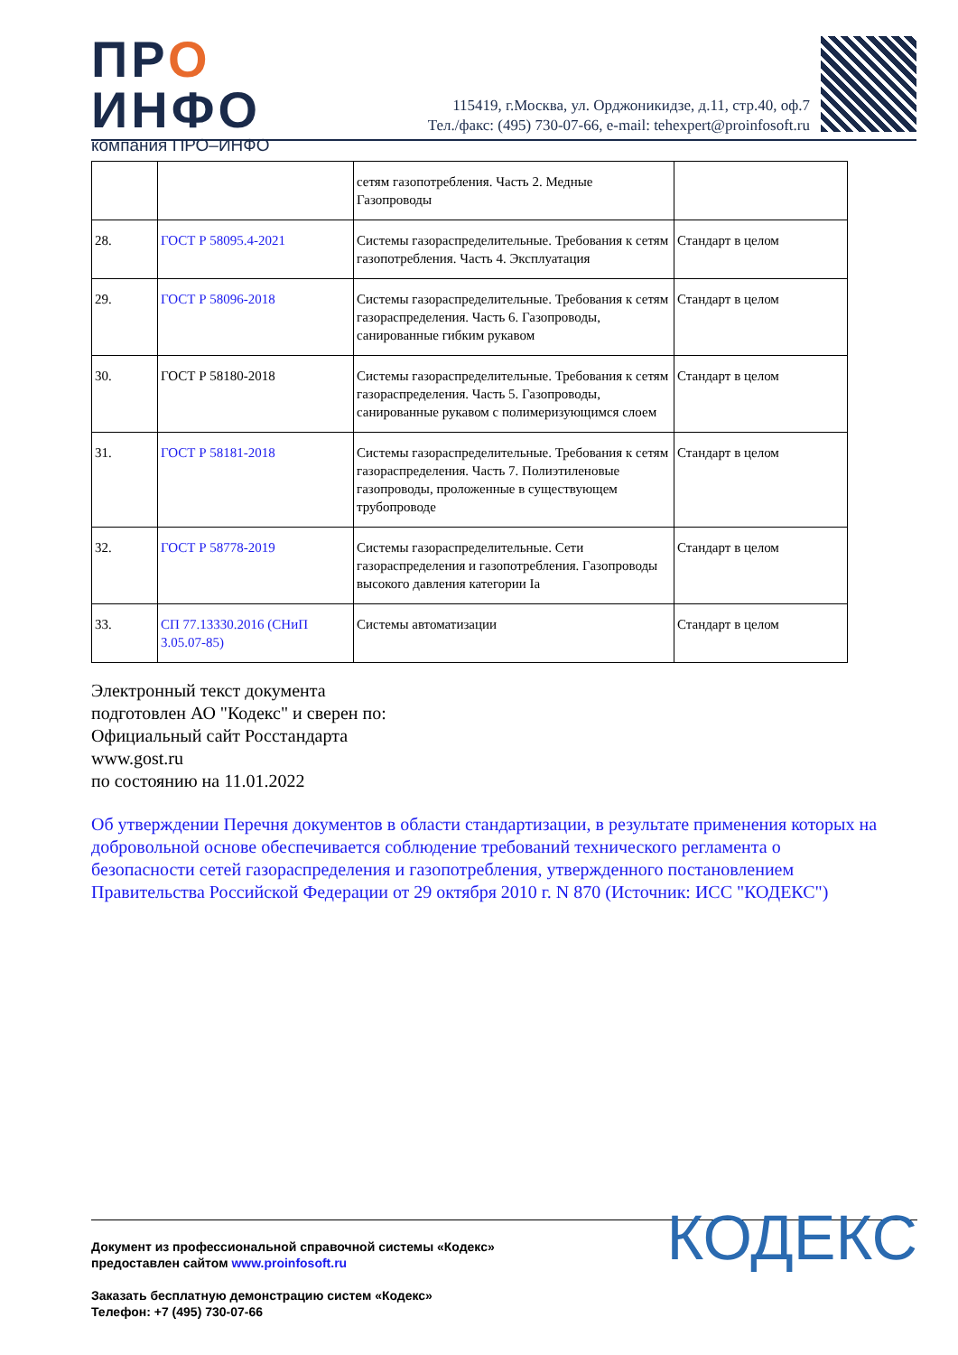ПРО
ИНФО
компания ПРО–ИНФО
115419, г.Москва, ул. Орджоникидзе, д.11, стр.40, оф.7
Тел./факс: (495) 730-07-66, e-mail: tehexpert@proinfosoft.ru
| | | сетям газопотребления. Часть 2. Медные Газопроводы | |
| 28. | ГОСТ Р 58095.4-2021 | Системы газораспределительные. Требования к сетям газопотребления. Часть 4. Эксплуатация | Стандарт в целом |
| 29. | ГОСТ Р 58096-2018 | Системы газораспределительные. Требования к сетям газораспределения. Часть 6. Газопроводы, санированные гибким рукавом | Стандарт в целом |
| 30. | ГОСТ Р 58180-2018 | Системы газораспределительные. Требования к сетям газораспределения. Часть 5. Газопроводы, санированные рукавом с полимеризующимся слоем | Стандарт в целом |
| 31. | ГОСТ Р 58181-2018 | Системы газораспределительные. Требования к сетям газораспределения. Часть 7. Полиэтиленовые газопроводы, проложенные в существующем трубопроводе | Стандарт в целом |
| 32. | ГОСТ Р 58778-2019 | Системы газораспределительные. Сети газораспределения и газопотребления. Газопроводы высокого давления категории Ia | Стандарт в целом |
| 33. | СП 77.13330.2016 (СНиП 3.05.07-85) | Системы автоматизации | Стандарт в целом |
Электронный текст документа
подготовлен АО "Кодекс" и сверен по:
Официальный сайт Росстандарта
www.gost.ru
по состоянию на 11.01.2022
Об утверждении Перечня документов в области стандартизации, в результате применения которых на добровольной основе обеспечивается соблюдение требований технического регламента о безопасности сетей газораспределения и газопотребления, утвержденного постановлением Правительства Российской Федерации от 29 октября 2010 г. N 870 (Источник: ИСС "КОДЕКС")
Документ из профессиональной справочной системы «Кодекс»
предоставлен сайтом www.proinfosoft.ru
Заказать бесплатную демонстрацию систем «Кодекс»
Телефон: +7 (495) 730-07-66
КОДЕКС